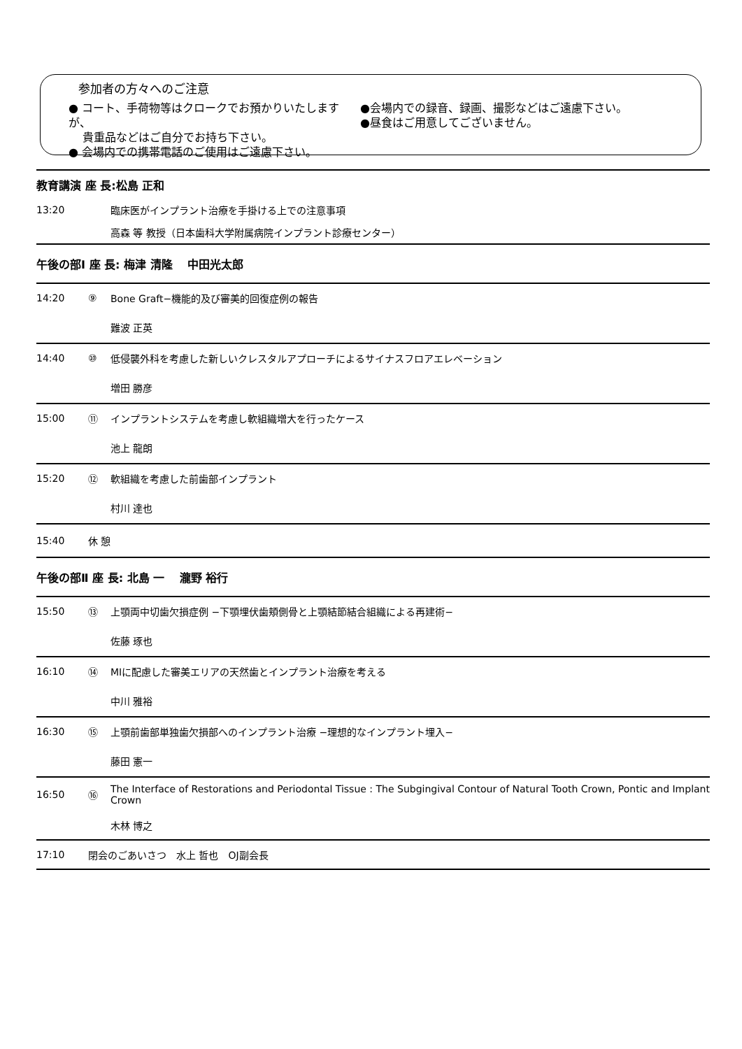参加者の方々へのご注意
● コート、手荷物等はクロークでお預かりいたしますが、
貴重品などはご自分でお持ち下さい。
● 会場内での携帯電話のご使用はご遠慮下さい。
●会場内での録音、録画、撮影などはご遠慮下さい。
●昼食はご用意してございません。
| 教育講演 座 長:松島 正和 | | |
| 13:20 | | 臨床医がインプラント治療を手掛ける上での注意事項 |
| | | 高森 等 教授（日本歯科大学附属病院インプラント診療センター） |
| 午後の部Ⅰ 座 長: 梅津 清隆 中田光太郎 | | |
| 14:20 | ⑨ | Bone Graft−機能的及び審美的回復症例の報告 |
| | | 難波 正英 |
| 14:40 | ⑩ | 低侵襲外科を考慮した新しいクレスタルアプローチによるサイナスフロアエレベーション |
| | | 増田 勝彦 |
| 15:00 | ⑪ | インプラントシステムを考慮し軟組織増大を行ったケース |
| | | 池上 龍朗 |
| 15:20 | ⑫ | 軟組織を考慮した前歯部インプラント |
| | | 村川 達也 |
| 15:40 | 休 憩 | |
| 午後の部Ⅱ 座 長: 北島 一 瀧野 裕行 | | |
| 15:50 | ⑬ | 上顎両中切歯欠損症例 −下顎埋伏歯頬側骨と上顎結節結合組織による再建術− |
| | | 佐藤 琢也 |
| 16:10 | ⑭ | MIに配慮した審美エリアの天然歯とインプラント治療を考える |
| | | 中川 雅裕 |
| 16:30 | ⑮ | 上顎前歯部単独歯欠損部へのインプラント治療 −理想的なインプラント埋入− |
| | | 藤田 憲一 |
| 16:50 | ⑯ | The Interface of Restorations and Periodontal Tissue : The Subgingival Contour of Natural Tooth Crown, Pontic and Implant Crown |
| | | 木林 博之 |
| 17:10 | 閉会のごあいさつ 水上 哲也 OJ副会長 | |